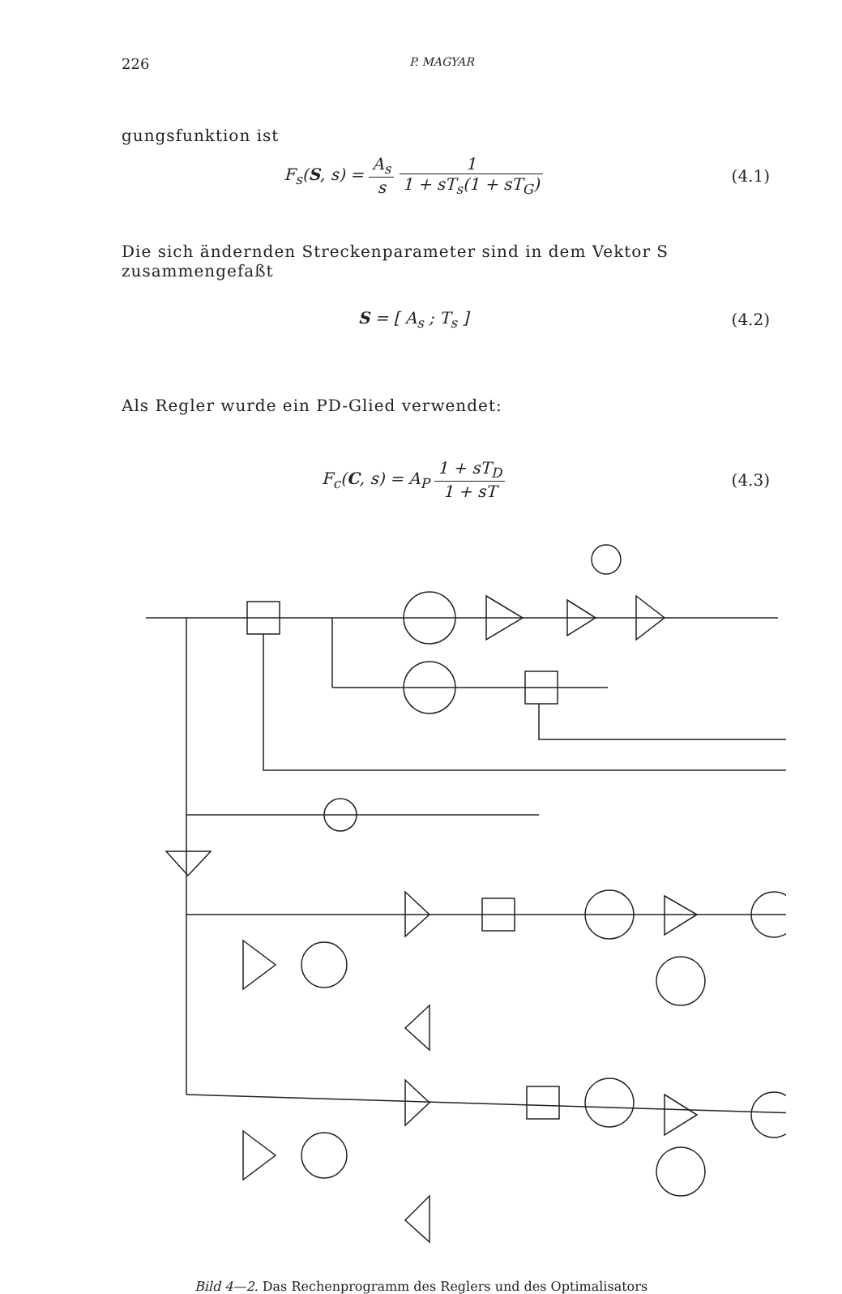226 P. MAGYAR
gungsfunktion ist
F<sub>s</sub>(S, s) = A<sub>s</sub> s 1 1 + sT<sub>s</sub>(1 + sT<sub>G</sub>)
(4.1)
Die sich ändernden Streckenparameter sind in dem Vektor S zusammengefaßt
S = [ A<sub>s</sub> ; T<sub>s</sub> ] (4.2)
Als Regler wurde ein PD-Glied verwendet:
F<sub>c</sub>(C, s) = A<sub>P</sub> 1 + sT<sub>D</sub> 1 + sT (4.3)
Bild 4—2. Das Rechenprogramm des Reglers und des Optimalisators